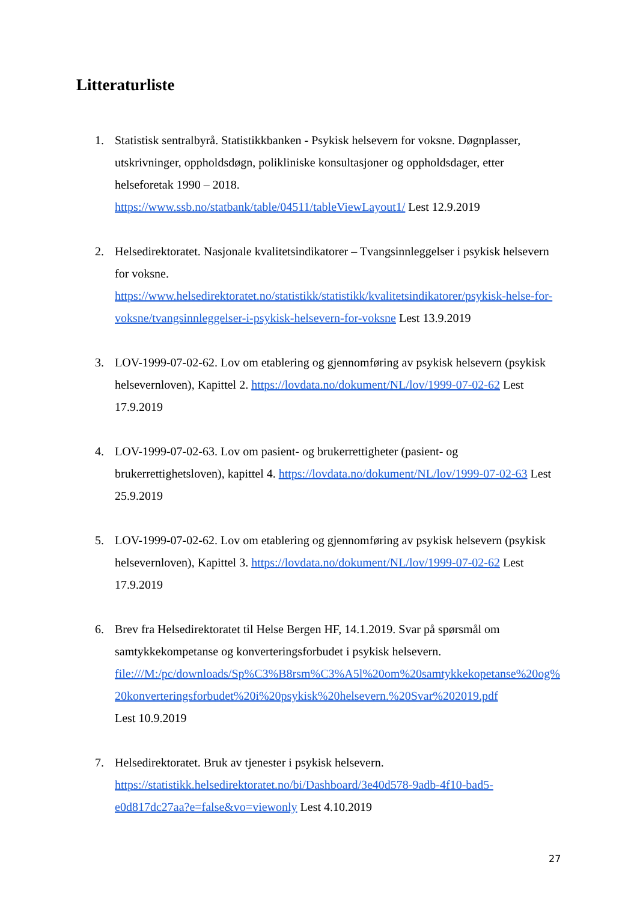Litteraturliste
1. Statistisk sentralbyrå. Statistikkbanken - Psykisk helsevern for voksne. Døgnplasser, utskrivninger, oppholdsdøgn, polikliniske konsultasjoner og oppholdsdager, etter helseforetak 1990 – 2018.
https://www.ssb.no/statbank/table/04511/tableViewLayout1/ Lest 12.9.2019
2. Helsedirektoratet. Nasjonale kvalitetsindikatorer – Tvangsinnleggelser i psykisk helsevern for voksne.
https://www.helsedirektoratet.no/statistikk/statistikk/kvalitetsindikatorer/psykisk-helse-for-voksne/tvangsinnleggelser-i-psykisk-helsevern-for-voksne Lest 13.9.2019
3. LOV-1999-07-02-62. Lov om etablering og gjennomføring av psykisk helsevern (psykisk helsevernloven), Kapittel 2. https://lovdata.no/dokument/NL/lov/1999-07-02-62 Lest 17.9.2019
4. LOV-1999-07-02-63. Lov om pasient- og brukerrettigheter (pasient- og brukerrettighetsloven), kapittel 4. https://lovdata.no/dokument/NL/lov/1999-07-02-63 Lest 25.9.2019
5. LOV-1999-07-02-62. Lov om etablering og gjennomføring av psykisk helsevern (psykisk helsevernloven), Kapittel 3. https://lovdata.no/dokument/NL/lov/1999-07-02-62 Lest 17.9.2019
6. Brev fra Helsedirektoratet til Helse Bergen HF, 14.1.2019. Svar på spørsmål om samtykkekompetanse og konverteringsforbudet i psykisk helsevern.
file:///M:/pc/downloads/Sp%C3%B8rsm%C3%A5l%20om%20samtykkekopetanse%20og%20konverteringsforbudet%20i%20psykisk%20helsevern.%20Svar%202019.pdf
Lest 10.9.2019
7. Helsedirektoratet. Bruk av tjenester i psykisk helsevern.
https://statistikk.helsedirektoratet.no/bi/Dashboard/3e40d578-9adb-4f10-bad5-e0d817dc27aa?e=false&vo=viewonly Lest 4.10.2019
27